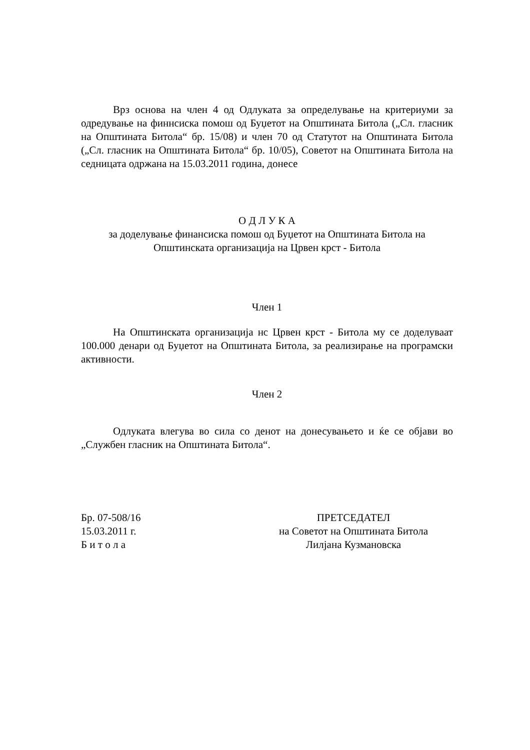Врз основа на член 4 од Одлуката за определување на критериуми за одредување на финнсиска помош од Буџетот на Општината Битола („Сл. гласник на Општината Битола“ бр. 15/08) и член 70 од Статутот на Општината Битола („Сл. гласник на Општината Битола“ бр. 10/05), Советот на Општината Битола на седницата одржана на 15.03.2011 година, донесе
О Д Л У К А
за доделување финансиска помош од Буџетот на Општината Битола на
Општинската организација на Црвен крст - Битола
Член 1
На Општинската организација нс Црвен крст - Битола му се доделуваат 100.000 денари од Буџетот на Општината Битола, за реализирање на програмски активности.
Член 2
Одлуката влегува во сила со денот на донесувањето и ќе се објави во „Службен гласник на Општината Битола“.
Бр. 07-508/16
15.03.2011 г.
Б и т о л а
ПРЕТСЕДАТЕЛ
на Советот на Општината Битола
Лилјана Кузмановска